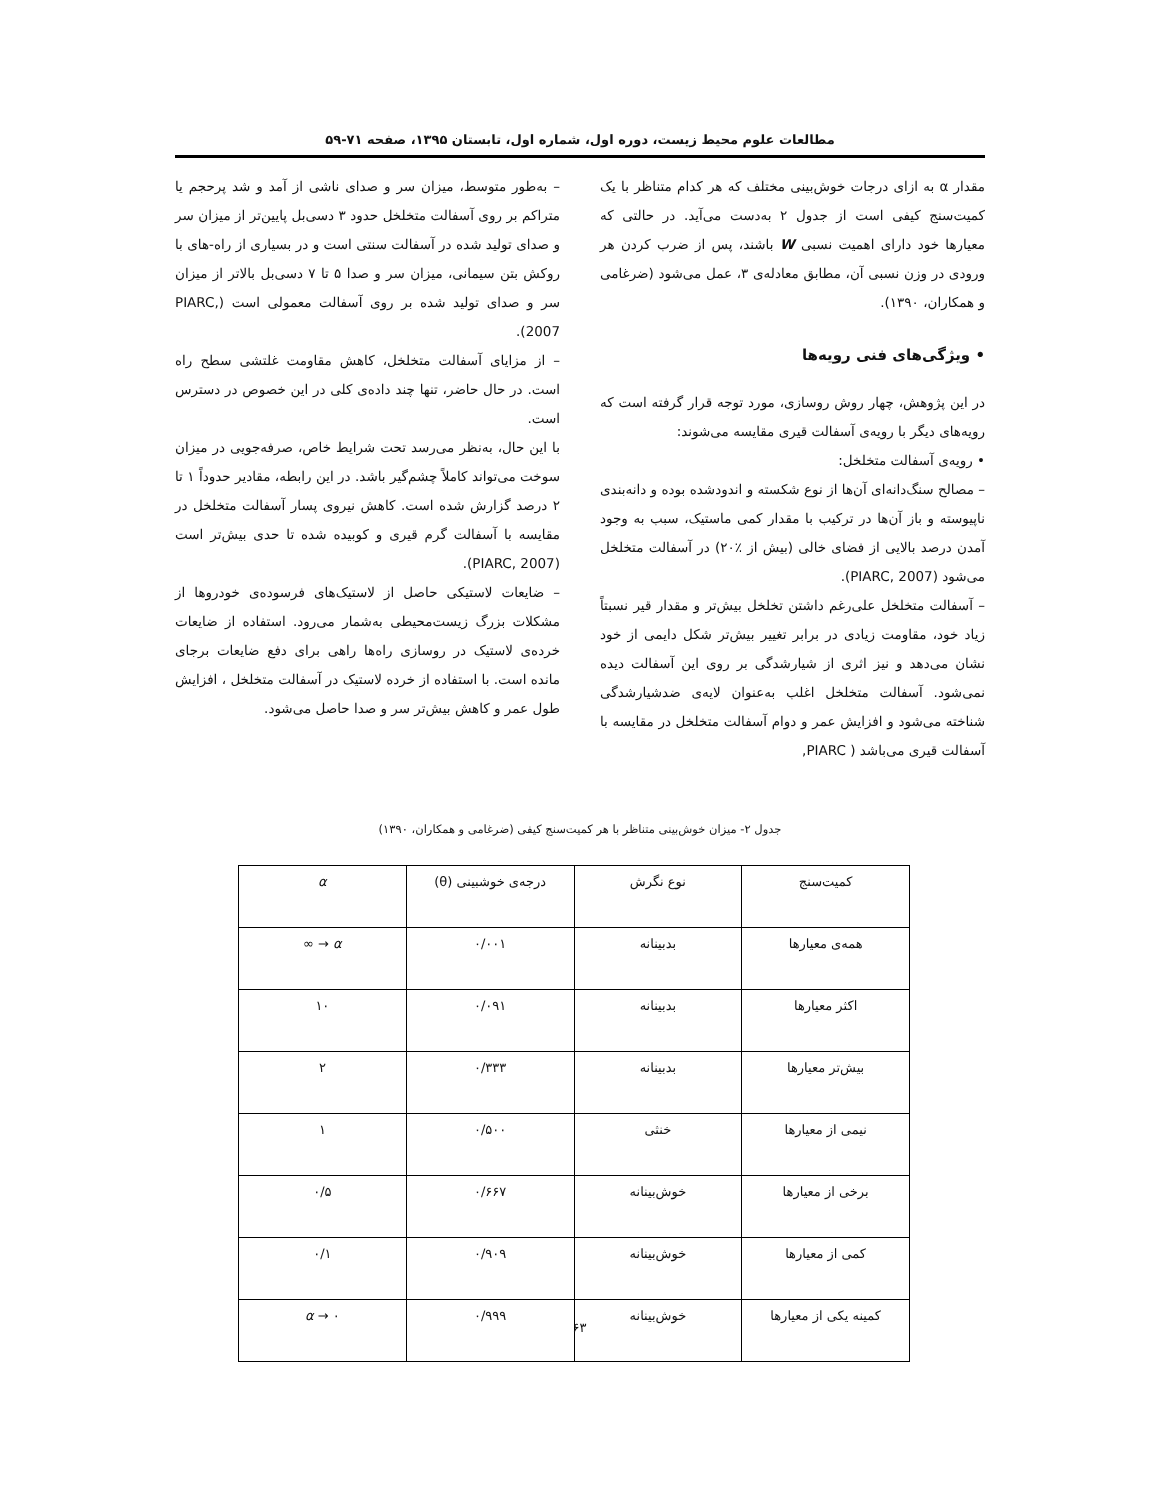مطالعات علوم محیط زیست، دوره اول، شماره اول، تابستان ۱۳۹۵، صفحه ۷۱-۵۹
مقدار α به ازای درجات خوش‌بینی مختلف که هر کدام متناظر با یک کمیت‌سنج کیفی است از جدول ۲ به‌دست می‌آید. در حالتی که معیارها خود دارای اهمیت نسبی W باشند، پس از ضرب کردن هر ورودی در وزن نسبی آن، مطابق معادله‌ی ۳، عمل می‌شود (ضرغامی و همکاران، ۱۳۹۰).
• ویژگی‌های فنی رویه‌ها
در این پژوهش، چهار روش روسازی، مورد توجه قرار گرفته است که رویه‌های دیگر با رویه‌ی آسفالت قیری مقایسه می‌شوند:
• رویه‌ی آسفالت متخلخل:
– مصالح سنگ‌دانه‌ای آن‌ها از نوع شکسته و اندودشده بوده و دانه‌بندی ناپیوسته و باز آن‌ها در ترکیب با مقدار کمی ماستیک، سبب به وجود آمدن درصد بالایی از فضای خالی (بیش از ٪۲۰) در آسفالت متخلخل می‌شود (PIARC, 2007).
– آسفالت متخلخل علی‌رغم داشتن تخلخل بیش‌تر و مقدار قیر نسبتاً زیاد خود، مقاومت زیادی در برابر تغییر بیش‌تر شکل دایمی از خود نشان می‌دهد و نیز اثری از شیارشدگی بر روی این آسفالت دیده نمی‌شود. آسفالت متخلخل اغلب به‌عنوان لایه‌ی ضدشیارشدگی شناخته می‌شود و افزایش عمر و دوام آسفالت متخلخل در مقایسه با آسفالت قیری می‌باشد ( PIARC,
– به‌طور متوسط، میزان سر و صدای ناشی از آمد و شد پرحجم یا متراکم بر روی آسفالت متخلخل حدود ۳ دسی‌بل پایین‌تر از میزان سر و صدای تولید شده در آسفالت سنتی است و در بسیاری از راه-های با روکش بتن سیمانی، میزان سر و صدا ۵ تا ۷ دسی‌بل بالاتر از میزان سر و صدای تولید شده بر روی آسفالت معمولی است (PIARC, 2007).
– از مزایای آسفالت متخلخل، کاهش مقاومت غلتشی سطح راه است. در حال حاضر، تنها چند داده‌ی کلی در این خصوص در دسترس است.
با این حال، به‌نظر می‌رسد تحت شرایط خاص، صرفه‌جویی در میزان سوخت می‌تواند کاملاً چشم‌گیر باشد. در این رابطه، مقادیر حدوداً ۱ تا ۲ درصد گزارش شده است. کاهش نیروی پسار آسفالت متخلخل در مقایسه با آسفالت گرم قیری و کوبیده شده تا حدی بیش‌تر است (PIARC, 2007).
– ضایعات لاستیکی حاصل از لاستیک‌های فرسوده‌ی خودروها از مشکلات بزرگ زیست‌محیطی به‌شمار می‌رود. استفاده از ضایعات خرده‌ی لاستیک در روسازی راه‌ها راهی برای دفع ضایعات برجای مانده است. با استفاده از خرده لاستیک در آسفالت متخلخل ، افزایش طول عمر و کاهش بیش‌تر سر و صدا حاصل می‌شود.
جدول ۲- میزان خوش‌بینی متناظر با هر کمیت‌سنج کیفی (ضرغامی و همکاران، ۱۳۹۰)
| کمیت‌سنج | نوع نگرش | درجه‌ی خوشبینی (θ) | α |
| --- | --- | --- | --- |
| همه‌ی معیارها | بدبینانه | ۰/۰۰۱ | α → ∞ |
| اکثر معیارها | بدبینانه | ۰/۰۹۱ | ۱۰ |
| بیش‌تر معیارها | بدبینانه | ۰/۳۳۳ | ۲ |
| نیمی از معیارها | خنثی | ۰/۵۰۰ | ۱ |
| برخی از معیارها | خوش‌بینانه | ۰/۶۶۷ | ۰/۵ |
| کمی از معیارها | خوش‌بینانه | ۰/۹۰۹ | ۰/۱ |
| کمینه یکی از معیارها | خوش‌بینانه | ۰/۹۹۹ | α → ۰ |
۶۳